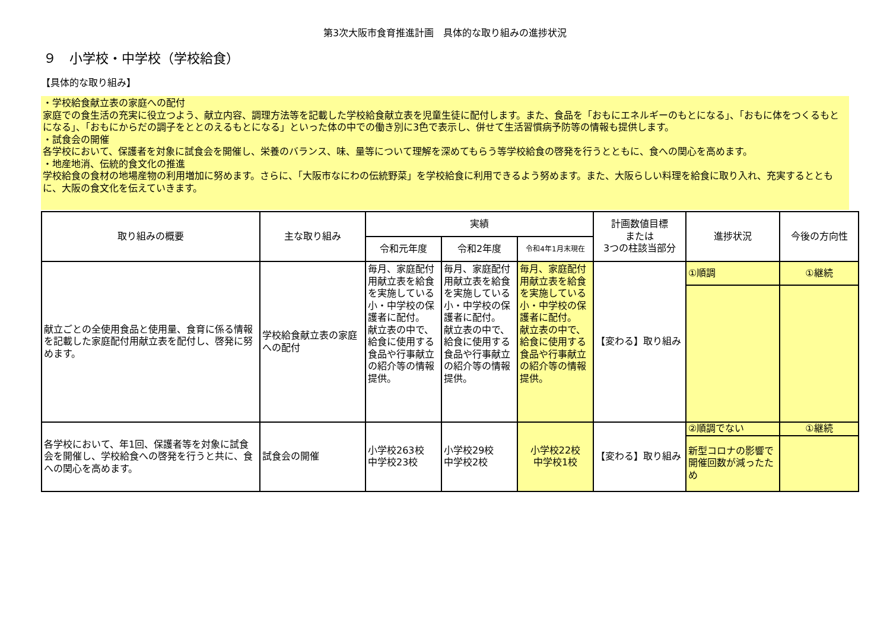第3次大阪市食育推進計画　具体的な取り組みの進捗状況
９　小学校・中学校（学校給食）
【具体的な取り組み】
・学校給食献立表の家庭への配付
家庭での食生活の充実に役立つよう、献立内容、調理方法等を記載した学校給食献立表を児童生徒に配付します。また、食品を「おもにエネルギーのもとになる」、「おもに体をつくるもとになる」、「おもにからだの調子をととのえるもとになる」といった体の中での働き別に3色で表示し、併せて生活習慣病予防等の情報も提供します。
・試食会の開催
各学校において、保護者を対象に試食会を開催し、栄養のバランス、味、量等について理解を深めてもらう等学校給食の啓発を行うとともに、食への関心を高めます。
・地産地消、伝統的食文化の推進
学校給食の食材の地場産物の利用増加に努めます。さらに、「大阪市なにわの伝統野菜」を学校給食に利用できるよう努めます。また、大阪らしい料理を給食に取り入れ、充実するとともに、大阪の食文化を伝えていきます。
| 取り組みの概要 | 主な取り組み | 実績 | | | 計画数値目標 または 3つの柱該当部分 | 進捗状況 | 今後の方向性 |
| --- | --- | --- | --- | --- | --- | --- | --- |
| | | 令和元年度 | 令和2年度 | 令和4年1月末現在 | | | |
| 献立ごとの全使用食品と使用量、食育に係る情報を記載した家庭配付用献立表を配付し、啓発に努めます。 | 学校給食献立表の家庭への配付 | 毎月、家庭配付用献立表を給食を実施している小・中学校の保護者に配付。 献立表の中で、給食に使用する食品や行事献立の紹介等の情報提供。 | 毎月、家庭配付用献立表を給食を実施している小・中学校の保護者に配付。 献立表の中で、給食に使用する食品や行事献立の紹介等の情報提供。 | 毎月、家庭配付用献立表を給食を実施している小・中学校の保護者に配付。 献立表の中で、給食に使用する食品や行事献立の紹介等の情報提供。 | 【変わる】取り組み | ①順調 | ①継続 |
| 各学校において、年1回、保護者等を対象に試食会を開催し、学校給食への啓発を行うと共に、食への関心を高めます。 | 試食会の開催 | 小学校263校 中学校23校 | 小学校29校 中学校2校 | 小学校22校 中学校1校 | 【変わる】取り組み | ②順調でない | ①継続 |
| | | | | | | 新型コロナの影響で開催回数が減ったため | |